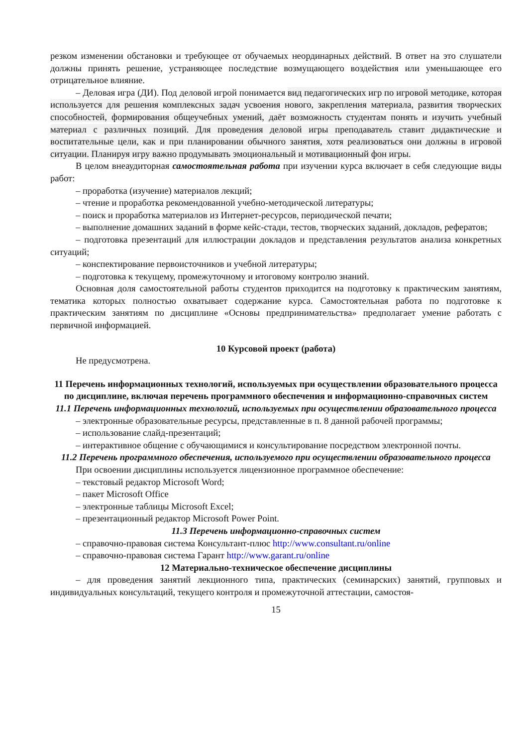резком изменении обстановки и требующее от обучаемых неординарных действий. В ответ на это слушатели должны принять решение, устраняющее последствие возмущающего воздействия или уменьшающее его отрицательное влияние.
– Деловая игра (ДИ). Под деловой игрой понимается вид педагогических игр по игровой методике, которая используется для решения комплексных задач усвоения нового, закрепления материала, развития творческих способностей, формирования общеучебных умений, даёт возможность студентам понять и изучить учебный материал с различных позиций. Для проведения деловой игры преподаватель ставит дидактические и воспитательные цели, как и при планировании обычного занятия, хотя реализоваться они должны в игровой ситуации. Планируя игру важно продумывать эмоциональный и мотивационный фон игры.
В целом внеаудиторная самостоятельная работа при изучении курса включает в себя следующие виды работ:
– проработка (изучение) материалов лекций;
– чтение и проработка рекомендованной учебно-методической литературы;
– поиск и проработка материалов из Интернет-ресурсов, периодической печати;
– выполнение домашних заданий в форме кейс-стади, тестов, творческих заданий, докладов, рефератов;
– подготовка презентаций для иллюстрации докладов и представления результатов анализа конкретных ситуаций;
– конспектирование первоисточников и учебной литературы;
– подготовка к текущему, промежуточному и итоговому контролю знаний.
Основная доля самостоятельной работы студентов приходится на подготовку к практическим занятиям, тематика которых полностью охватывает содержание курса. Самостоятельная работа по подготовке к практическим занятиям по дисциплине «Основы предпринимательства» предполагает умение работать с первичной информацией.
10 Курсовой проект (работа)
Не предусмотрена.
11 Перечень информационных технологий, используемых при осуществлении образовательного процесса по дисциплине, включая перечень программного обеспечения и информационно-справочных систем
11.1 Перечень информационных технологий, используемых при осуществлении образовательного процесса
– электронные образовательные ресурсы, представленные в п. 8 данной рабочей программы;
– использование слайд-презентаций;
– интерактивное общение с обучающимися и консультирование посредством электронной почты.
11.2 Перечень программного обеспечения, используемого при осуществлении образовательного процесса
При освоении дисциплины используется лицензионное программное обеспечение:
– текстовый редактор Microsoft Word;
– пакет Microsoft Office
– электронные таблицы Microsoft Excel;
– презентационный редактор Microsoft Power Point.
11.3 Перечень информационно-справочных систем
– справочно-правовая система Консультант-плюс http://www.consultant.ru/online
– справочно-правовая система Гарант http://www.garant.ru/online
12 Материально-техническое обеспечение дисциплины
– для проведения занятий лекционного типа, практических (семинарских) занятий, групповых и индивидуальных консультаций, текущего контроля и промежуточной аттестации, самостоя-
15